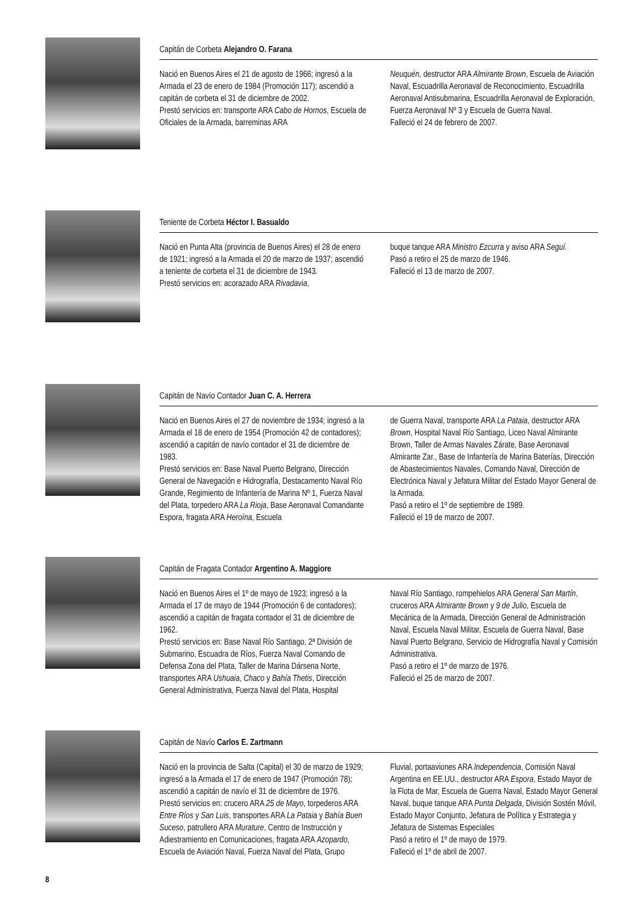Capitán de Corbeta Alejandro O. Farana
Nació en Buenos Aires el 21 de agosto de 1966; ingresó a la Armada el 23 de enero de 1984 (Promoción 117); ascendió a capitán de corbeta el 31 de diciembre de 2002.
Prestó servicios en: transporte ARA Cabo de Hornos, Escuela de Oficiales de la Armada, barreminas ARA
Neuquén, destructor ARA Almirante Brown, Escuela de Aviación Naval, Escuadrilla Aeronaval de Reconocimiento, Escuadrilla Aeronaval Antisubmarina, Escuadrilla Aeronaval de Exploración, Fuerza Aeronaval Nº 3 y Escuela de Guerra Naval.
Falleció el 24 de febrero de 2007.
Teniente de Corbeta Héctor I. Basualdo
Nació en Punta Alta (provincia de Buenos Aires) el 28 de enero de 1921; ingresó a la Armada el 20 de marzo de 1937; ascendió a teniente de corbeta el 31 de diciembre de 1943.
Prestó servicios en: acorazado ARA Rivadavia,
buque tanque ARA Ministro Ezcurra y aviso ARA Seguí.
Pasó a retiro el 25 de marzo de 1946.
Falleció el 13 de marzo de 2007.
Capitán de Navío Contador Juan C. A. Herrera
Nació en Buenos Aires el 27 de noviembre de 1934; ingresó a la Armada el 18 de enero de 1954 (Promoción 42 de contadores); ascendió a capitán de navío contador el 31 de diciembre de 1983.
Prestó servicios en: Base Naval Puerto Belgrano, Dirección General de Navegación e Hidrografía, Destacamento Naval Río Grande, Regimiento de Infantería de Marina Nº 1, Fuerza Naval del Plata, torpedero ARA La Rioja, Base Aeronaval Comandante Espora, fragata ARA Heroína, Escuela
de Guerra Naval, transporte ARA La Pataia, destructor ARA Brown, Hospital Naval Río Santiago, Liceo Naval Almirante Brown, Taller de Armas Navales Zárate, Base Aeronaval Almirante Zar., Base de Infantería de Marina Baterías, Dirección de Abastecimientos Navales, Comando Naval, Dirección de Electrónica Naval y Jefatura Militar del Estado Mayor General de la Armada.
Pasó a retiro el 1º de septiembre de 1989.
Falleció el 19 de marzo de 2007.
Capitán de Fragata Contador Argentino A. Maggiore
Nació en Buenos Aires el 1º de mayo de 1923; ingresó a la Armada el 17 de mayo de 1944 (Promoción 6 de contadores); ascendió a capitán de fragata contador el 31 de diciembre de 1962.
Prestó servicios en: Base Naval Río Santiago, 2ª División de Submarino, Escuadra de Ríos, Fuerza Naval Comando de Defensa Zona del Plata, Taller de Marina Dársena Norte, transportes ARA Ushuaia, Chaco y Bahía Thetis, Dirección General Administrativa, Fuerza Naval del Plata, Hospital
Naval Río Santiago, rompehielos ARA General San Martín, cruceros ARA Almirante Brown y 9 de Julio, Escuela de Mecánica de la Armada, Dirección General de Administración Naval, Escuela Naval Militar, Escuela de Guerra Naval, Base Naval Puerto Belgrano, Servicio de Hidrografía Naval y Comisión Administrativa.
Pasó a retiro el 1º de marzo de 1976.
Falleció el 25 de marzo de 2007.
Capitán de Navío Carlos E. Zartmann
Nació en la provincia de Salta (Capital) el 30 de marzo de 1929; ingresó a la Armada el 17 de enero de 1947 (Promoción 78); ascendió a capitán de navío el 31 de diciembre de 1976.
Prestó servicios en: crucero ARA 25 de Mayo, torpederos ARA Entre Ríos y San Luis, transportes ARA La Pataia y Bahía Buen Suceso, patrullero ARA Murature, Centro de Instrucción y Adiestramiento en Comunicaciones, fragata ARA Azopardo, Escuela de Aviación Naval, Fuerza Naval del Plata, Grupo
Fluvial, portaaviones ARA Independencia, Comisión Naval Argentina en EE.UU., destructor ARA Espora, Estado Mayor de la Flota de Mar, Escuela de Guerra Naval, Estado Mayor General Naval, buque tanque ARA Punta Delgada, División Sostén Móvil, Estado Mayor Conjunto, Jefatura de Política y Estrategia y Jefatura de Sistemas Especiales
Pasó a retiro el 1º de mayo de 1979.
Falleció el 1º de abril de 2007.
8